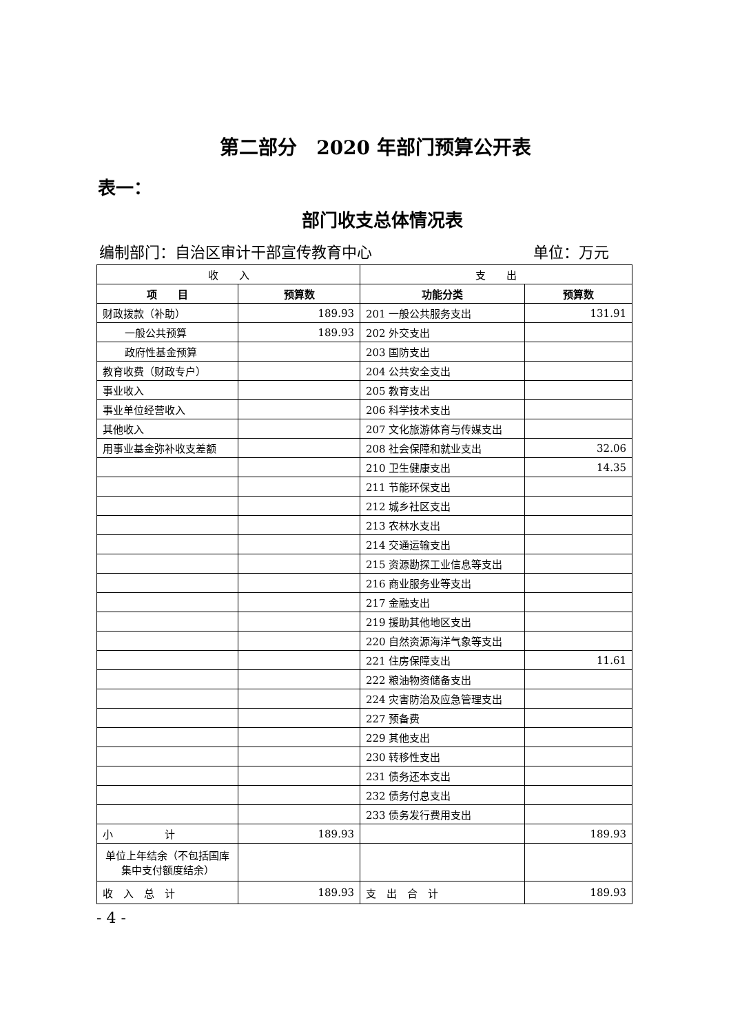第二部分　2020 年部门预算公开表
表一：
部门收支总体情况表
编制部门：自治区审计干部宣传教育中心 单位：万元
| 收 入 | | 支 出 | |
| --- | --- | --- | --- |
| 项 目 | 预算数 | 功能分类 | 预算数 |
| 财政拨款（补助） | 189.93 | 201 一般公共服务支出 | 131.91 |
| 一般公共预算 | 189.93 | 202 外交支出 | |
| 政府性基金预算 | | 203 国防支出 | |
| 教育收费（财政专户） | | 204 公共安全支出 | |
| 事业收入 | | 205 教育支出 | |
| 事业单位经营收入 | | 206 科学技术支出 | |
| 其他收入 | | 207 文化旅游体育与传媒支出 | |
| 用事业基金弥补收支差额 | | 208 社会保障和就业支出 | 32.06 |
| | | 210 卫生健康支出 | 14.35 |
| | | 211 节能环保支出 | |
| | | 212 城乡社区支出 | |
| | | 213 农林水支出 | |
| | | 214 交通运输支出 | |
| | | 215 资源勘探工业信息等支出 | |
| | | 216 商业服务业等支出 | |
| | | 217 金融支出 | |
| | | 219 援助其他地区支出 | |
| | | 220 自然资源海洋气象等支出 | |
| | | 221 住房保障支出 | 11.61 |
| | | 222 粮油物资储备支出 | |
| | | 224 灾害防治及应急管理支出 | |
| | | 227 预备费 | |
| | | 229 其他支出 | |
| | | 230 转移性支出 | |
| | | 231 债务还本支出 | |
| | | 232 债务付息支出 | |
| | | 233 债务发行费用支出 | |
| 小 计 | 189.93 | | 189.93 |
| 单位上年结余（不包括国库集中支付额度结余） | | | |
| 收 入 总 计 | 189.93 | 支 出 合 计 | 189.93 |
- 4 -